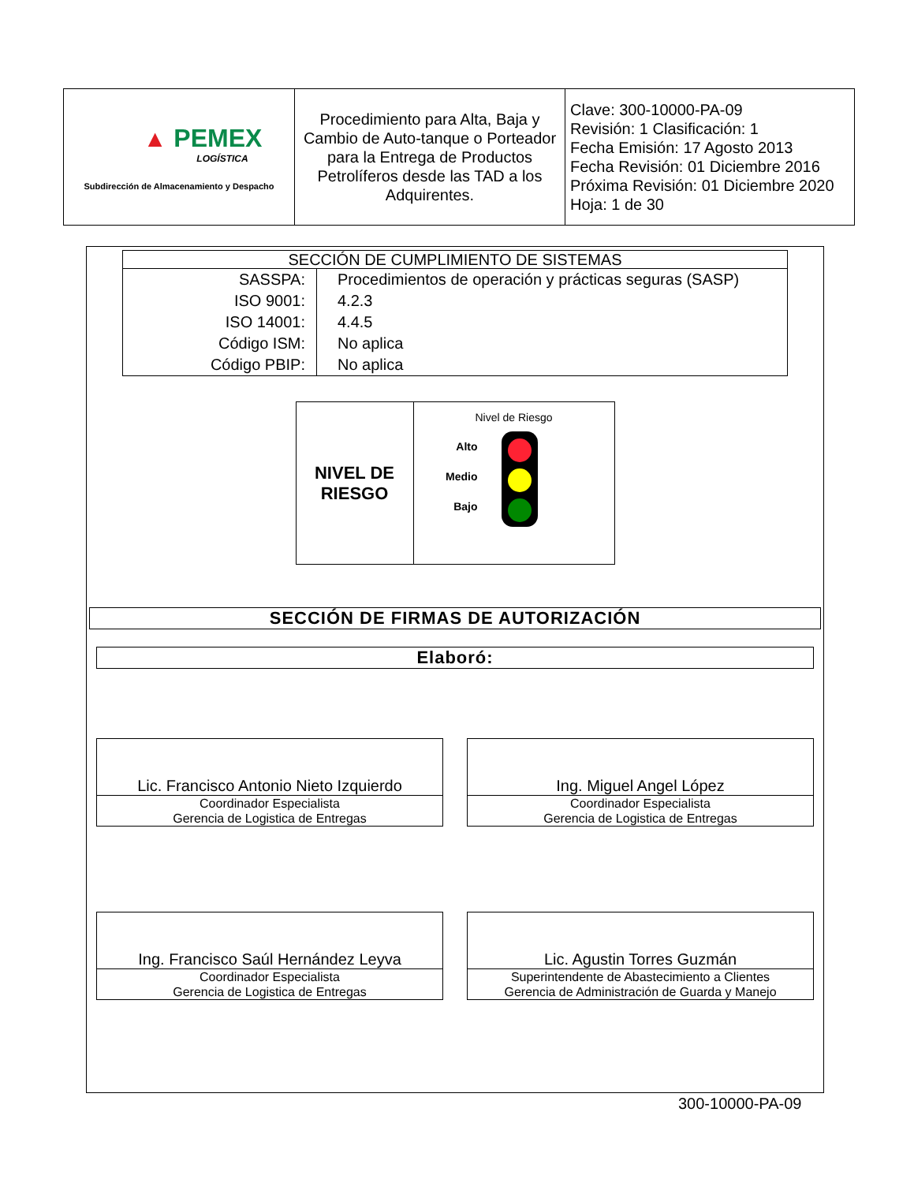| ▲ PEMEX LOGÍSTICA Subdirección de Almacenamiento y Despacho | Procedimiento para Alta, Baja y Cambio de Auto-tanque o Porteador para la Entrega de Productos Petrolíferos desde las TAD a los Adquirentes. | Clave: 300-10000-PA-09 Revisión: 1 Clasificación: 1 Fecha Emisión: 17 Agosto 2013 Fecha Revisión: 01 Diciembre 2016 Próxima Revisión: 01 Diciembre 2020 Hoja: 1 de 30 |
| SECCIÓN DE CUMPLIMIENTO DE SISTEMAS | |
| SASSPA: ISO 9001: ISO 14001: Código ISM: Código PBIP: | Procedimientos de operación y prácticas seguras (SASP) 4.2.3 4.4.5 No aplica No aplica |
| NIVEL DE RIESGO | Nivel de Riesgo Alto Medio Bajo |
SECCIÓN DE FIRMAS DE AUTORIZACIÓN
Elaboró:
Lic. Francisco Antonio Nieto Izquierdo
Coordinador Especialista
Gerencia de Logistica de Entregas
Ing. Miguel Angel López
Coordinador Especialista
Gerencia de Logistica de Entregas
Ing. Francisco Saúl Hernández Leyva
Coordinador Especialista
Gerencia de Logistica de Entregas
Lic. Agustin Torres Guzmán
Superintendente de Abastecimiento a Clientes
Gerencia de Administración de Guarda y Manejo
300-10000-PA-09